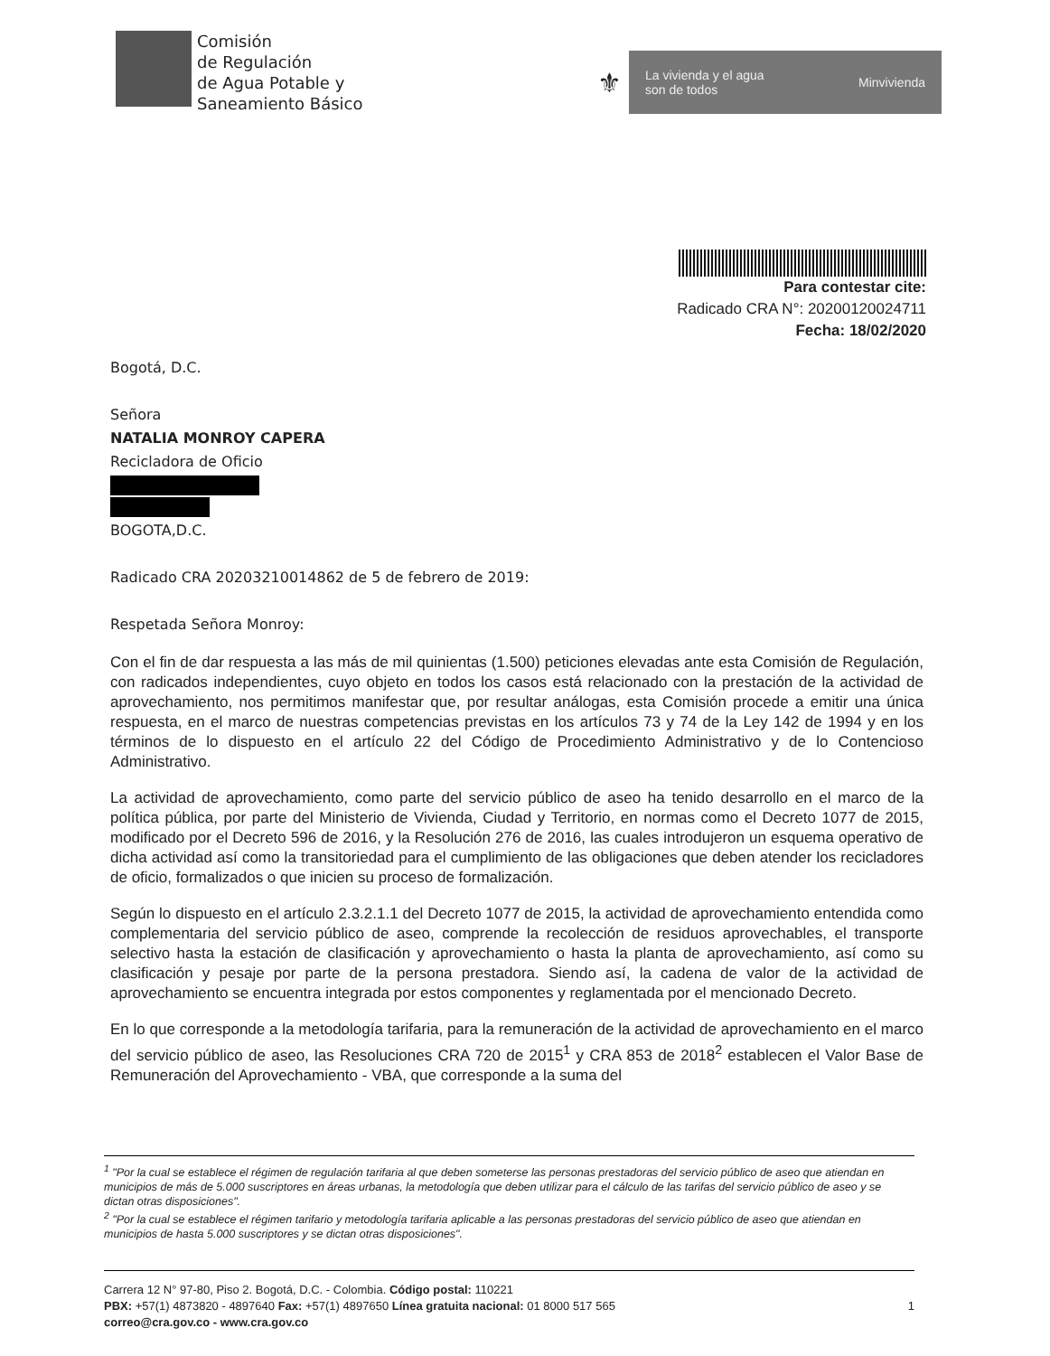Comisión
de Regulación
de Agua Potable y
Saneamiento Básico
⚜
La vivienda y el agua
son de todos Minvivienda
Para contestar cite:
Radicado CRA N°: 20200120024711
Fecha: 18/02/2020
Bogotá, D.C.
Señora
NATALIA MONROY CAPERA
Recicladora de Oficio
BOGOTA,D.C.
Radicado CRA 20203210014862 de 5 de febrero de 2019:
Respetada Señora Monroy:
Con el fin de dar respuesta a las más de mil quinientas (1.500) peticiones elevadas ante esta Comisión de Regulación, con radicados independientes, cuyo objeto en todos los casos está relacionado con la prestación de la actividad de aprovechamiento, nos permitimos manifestar que, por resultar análogas, esta Comisión procede a emitir una única respuesta, en el marco de nuestras competencias previstas en los artículos 73 y 74 de la Ley 142 de 1994 y en los términos de lo dispuesto en el artículo 22 del Código de Procedimiento Administrativo y de lo Contencioso Administrativo.
La actividad de aprovechamiento, como parte del servicio público de aseo ha tenido desarrollo en el marco de la política pública, por parte del Ministerio de Vivienda, Ciudad y Territorio, en normas como el Decreto 1077 de 2015, modificado por el Decreto 596 de 2016, y la Resolución 276 de 2016, las cuales introdujeron un esquema operativo de dicha actividad así como la transitoriedad para el cumplimiento de las obligaciones que deben atender los recicladores de oficio, formalizados o que inicien su proceso de formalización.
Según lo dispuesto en el artículo 2.3.2.1.1 del Decreto 1077 de 2015, la actividad de aprovechamiento entendida como complementaria del servicio público de aseo, comprende la recolección de residuos aprovechables, el transporte selectivo hasta la estación de clasificación y aprovechamiento o hasta la planta de aprovechamiento, así como su clasificación y pesaje por parte de la persona prestadora. Siendo así, la cadena de valor de la actividad de aprovechamiento se encuentra integrada por estos componentes y reglamentada por el mencionado Decreto.
En lo que corresponde a la metodología tarifaria, para la remuneración de la actividad de aprovechamiento en el marco del servicio público de aseo, las Resoluciones CRA 720 de 2015<sup>1</sup> y CRA 853 de 2018<sup>2</sup> establecen el Valor Base de Remuneración del Aprovechamiento - VBA, que corresponde a la suma del
<sup>1</sup> "Por la cual se establece el régimen de regulación tarifaria al que deben someterse las personas prestadoras del servicio público de aseo que atiendan en municipios de más de 5.000 suscriptores en áreas urbanas, la metodología que deben utilizar para el cálculo de las tarifas del servicio público de aseo y se dictan otras disposiciones".
<sup>2</sup> "Por la cual se establece el régimen tarifario y metodología tarifaria aplicable a las personas prestadoras del servicio público de aseo que atiendan en municipios de hasta 5.000 suscriptores y se dictan otras disposiciones".
Carrera 12 N° 97-80, Piso 2. Bogotá, D.C. - Colombia. Código postal: 110221
PBX: +57(1) 4873820 - 4897640 Fax: +57(1) 4897650 Línea gratuita nacional: 01 8000 517 565 1
correo@cra.gov.co - www.cra.gov.co